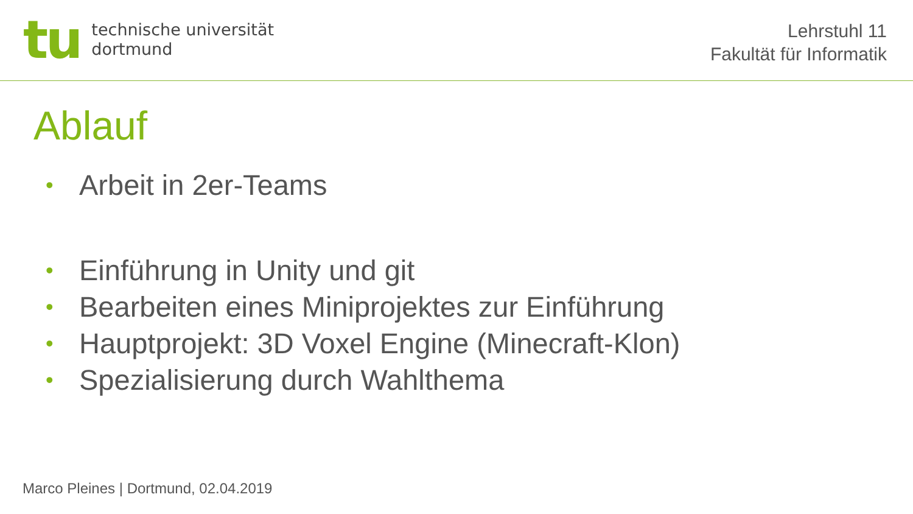tu
technische universität
dortmund
Lehrstuhl 11
Fakultät für Informatik
Ablauf
• Arbeit in 2er-Teams
• Einführung in Unity und git
• Bearbeiten eines Miniprojektes zur Einführung
• Hauptprojekt: 3D Voxel Engine (Minecraft-Klon)
• Spezialisierung durch Wahlthema
Marco Pleines | Dortmund, 02.04.2019